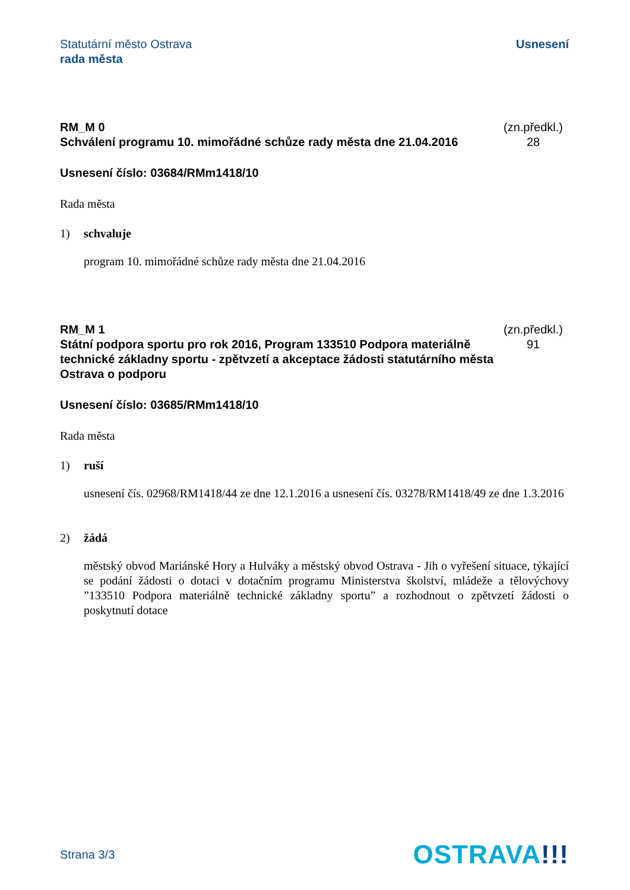Statutární město Ostrava
rada města
Usnesení
RM_M 0
Schválení programu 10. mimořádné schůze rady města dne 21.04.2016
(zn.předkl.)
28
Usnesení číslo: 03684/RMm1418/10
Rada města
1) schvaluje
program 10. mimořádné schůze rady města dne 21.04.2016
RM_M 1
Státní podpora sportu pro rok 2016, Program 133510 Podpora materiálně technické základny sportu - zpětvzetí a akceptace žádosti statutárního města Ostrava o podporu
(zn.předkl.)
91
Usnesení číslo: 03685/RMm1418/10
Rada města
1) ruší
usnesení čís. 02968/RM1418/44 ze dne 12.1.2016 a usnesení čís. 03278/RM1418/49 ze dne 1.3.2016
2) žádá
městský obvod Mariánské Hory a Hulváky a městský obvod Ostrava - Jih o vyřešení situace, týkající se podání žádosti o dotaci v dotačním programu Ministerstva školství, mládeže a tělovýchovy ”133510 Podpora materiálně technické základny sportu” a rozhodnout o zpětvzetí žádosti o poskytnutí dotace
Strana 3/3
OSTRAVA!!!